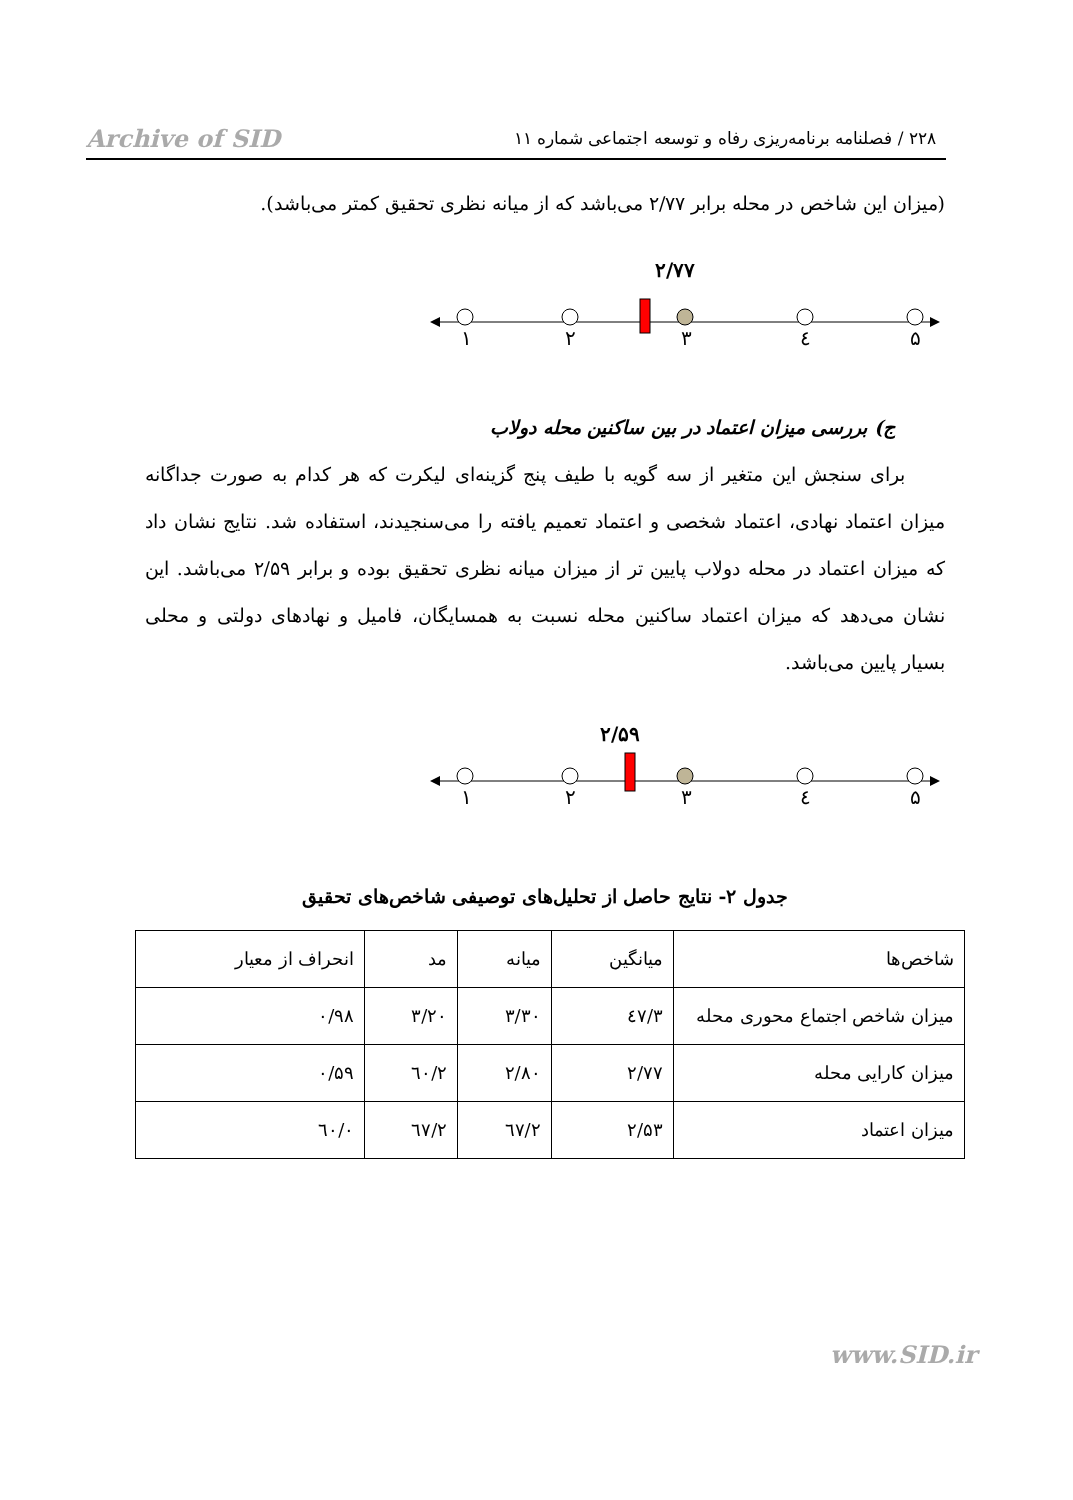۲۲۸ / فصلنامه برنامه‌ریزی رفاه و توسعه اجتماعی شماره ۱۱ Archive of SID
(میزان این شاخص در محله برابر ۲/۷۷ می‌باشد که از میانه نظری تحقیق کمتر می‌باشد).
۲/۷۷
۱
۲
۳
٤
۵
ج) بررسی میزان اعتماد در بین ساکنین محله دولاب
برای سنجش این متغیر از سه گویه با طیف پنج گزینه‌ای لیکرت که هر کدام به صورت جداگانه میزان اعتماد نهادی، اعتماد شخصی و اعتماد تعمیم یافته را می‌سنجیدند، استفاده شد. نتایج نشان داد که میزان اعتماد در محله دولاب پایین تر از میزان میانه نظری تحقیق بوده و برابر ۲/۵۹ می‌باشد. این نشان می‌دهد که میزان اعتماد ساکنین محله نسبت به همسایگان، فامیل و نهادهای دولتی و محلی بسیار پایین می‌باشد.
۲/۵۹
۱
۲
۳
٤
۵
جدول ۲- نتایج حاصل از تحلیل‌های توصیفی شاخص‌های تحقیق
| شاخص‌ها | میانگین | میانه | مد | انحراف از معیار |
| --- | --- | --- | --- | --- |
| میزان شاخص اجتماع محوری محله | ۳/٤۷ | ۳/۳۰ | ۳/۲۰ | ۰/۹۸ |
| میزان کارایی محله | ۲/۷۷ | ۲/۸۰ | ۲/٦۰ | ۰/۵۹ |
| میزان اعتماد | ۲/۵۳ | ۲/٦۷ | ۲/٦۷ | ۰/٦۰ |
www.SID.ir